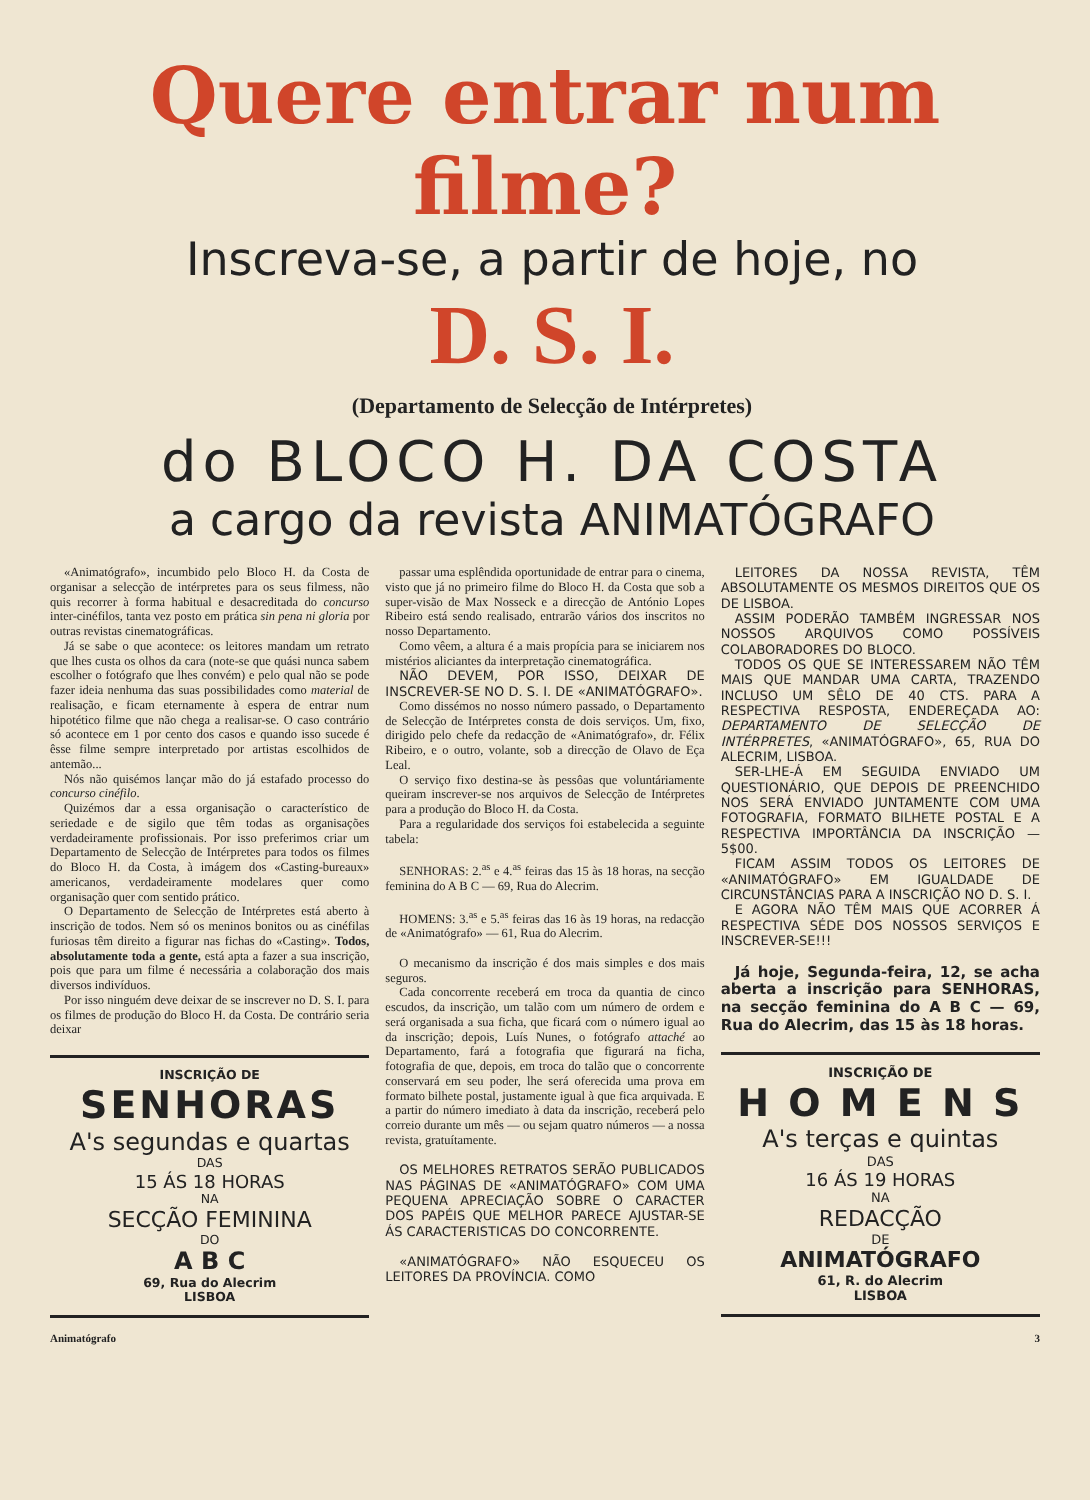Quere entrar num filme?
Inscreva-se, a partir de hoje, no
D. S. I.
(Departamento de Selecção de Intérpretes)
do BLOCO H. DA COSTA
a cargo da revista ANIMATÓGRAFO
«Animatógrafo», incumbido pelo Bloco H. da Costa de organisar a selecção de intérpretes para os seus filmess, não quis recorrer à forma habitual e desacreditada do concurso inter-cinéfilos, tanta vez posto em prática sin pena ni gloria por outras revistas cinematográficas.
Já se sabe o que acontece: os leitores mandam um retrato que lhes custa os olhos da cara (note-se que quási nunca sabem escolher o fotógrafo que lhes convém) e pelo qual não se pode fazer ideia nenhuma das suas possibilidades como material de realisação, e ficam eternamente à espera de entrar num hipotético filme que não chega a realisar-se. O caso contrário só acontece em 1 por cento dos casos e quando isso sucede é êsse filme sempre interpretado por artistas escolhidos de antemão...
Nós não quisémos lançar mão do já estafado processo do concurso cinéfilo.
Quizémos dar a essa organisação o característico de seriedade e de sigilo que têm todas as organisações verdadeiramente profissionais. Por isso preferimos criar um Departamento de Selecção de Intérpretes para todos os filmes do Bloco H. da Costa, à imágem dos «Casting-bureaux» americanos, verdadeiramente modelares quer como organisação quer com sentido prático.
O Departamento de Selecção de Intérpretes está aberto à inscrição de todos. Nem só os meninos bonitos ou as cinéfilas furiosas têm direito a figurar nas fichas do «Casting». Todos, absolutamente toda a gente, está apta a fazer a sua inscrição, pois que para um filme é necessária a colaboração dos mais diversos indivíduos.
Por isso ninguém deve deixar de se inscrever no D. S. I. para os filmes de produção do Bloco H. da Costa. De contrário seria deixar
INSCRIÇÃO DE
SENHORAS
A's segundas e quartas
DAS
15 ÁS 18 HORAS
NA
SECÇÃO FEMININA
DO
A B C
69, Rua do Alecrim
LISBOA
passar uma esplêndida oportunidade de entrar para o cinema, visto que já no primeiro filme do Bloco H. da Costa que sob a super-visão de Max Nosseck e a direcção de António Lopes Ribeiro está sendo realisado, entrarão vários dos inscritos no nosso Departamento.
Como vêem, a altura é a mais propícia para se iniciarem nos mistérios aliciantes da interpretação cinematográfica.
NÃO DEVEM, POR ISSO, DEIXAR DE INSCREVER-SE NO D. S. I. DE «ANIMATÓGRAFO».
Como dissémos no nosso número passado, o Departamento de Selecção de Intérpretes consta de dois serviços. Um, fixo, dirigido pelo chefe da redacção de «Animatógrafo», dr. Félix Ribeiro, e o outro, volante, sob a direcção de Olavo de Eça Leal.
O serviço fixo destina-se às pessôas que voluntáriamente queiram inscrever-se nos arquivos de Selecção de Intérpretes para a produção do Bloco H. da Costa.
Para a regularidade dos serviços foi estabelecida a seguinte tabela:
SENHORAS: 2.<sup>as</sup> e 4.<sup>as</sup> feiras das 15 às 18 horas, na secção feminina do A B C — 69, Rua do Alecrim.
HOMENS: 3.<sup>as</sup> e 5.<sup>as</sup> feiras das 16 às 19 horas, na redacção de «Animatógrafo» — 61, Rua do Alecrim.
O mecanismo da inscrição é dos mais simples e dos mais seguros.
Cada concorrente receberá em troca da quantia de cinco escudos, da inscrição, um talão com um número de ordem e será organisada a sua ficha, que ficará com o número igual ao da inscrição; depois, Luís Nunes, o fotógrafo attaché ao Departamento, fará a fotografia que figurará na ficha, fotografia de que, depois, em troca do talão que o concorrente conservará em seu poder, lhe será oferecida uma prova em formato bilhete postal, justamente igual à que fica arquivada. E a partir do número imediato à data da inscrição, receberá pelo correio durante um mês — ou sejam quatro números — a nossa revista, gratuítamente.
OS MELHORES RETRATOS SERÃO PUBLICADOS NAS PÁGINAS DE «ANIMATÓGRAFO» COM UMA PEQUENA APRECIAÇÃO SOBRE O CARACTER DOS PAPÉIS QUE MELHOR PARECE AJUSTAR-SE ÁS CARACTERISTICAS DO CONCORRENTE.
«ANIMATÓGRAFO» NÃO ESQUECEU OS LEITORES DA PROVÍNCIA. COMO
LEITORES DA NOSSA REVISTA, TÊM ABSOLUTAMENTE OS MESMOS DIREITOS QUE OS DE LISBOA.
ASSIM PODERÃO TAMBÉM INGRESSAR NOS NOSSOS ARQUIVOS COMO POSSÍVEIS COLABORADORES DO BLOCO.
TODOS OS QUE SE INTERESSAREM NÃO TÊM MAIS QUE MANDAR UMA CARTA, TRAZENDO INCLUSO UM SÊLO DE 40 CTS. PARA A RESPECTIVA RESPOSTA, ENDEREÇADA AO: DEPARTAMENTO DE SELECÇÃO DE INTÉRPRETES, «ANIMATÓGRAFO», 65, RUA DO ALECRIM, LISBOA.
SER-LHE-Á EM SEGUIDA ENVIADO UM QUESTIONÁRIO, QUE DEPOIS DE PREENCHIDO NOS SERÁ ENVIADO JUNTAMENTE COM UMA FOTOGRAFIA, FORMATO BILHETE POSTAL E A RESPECTIVA IMPORTÂNCIA DA INSCRIÇÃO — 5$00.
FICAM ASSIM TODOS OS LEITORES DE «ANIMATÓGRAFO» EM IGUALDADE DE CIRCUNSTÂNCIAS PARA A INSCRIÇÃO NO D. S. I.
E AGORA NÃO TÊM MAIS QUE ACORRER Á RESPECTIVA SÉDE DOS NOSSOS SERVIÇOS E INSCREVER-SE!!!
Já hoje, Segunda-feira, 12, se acha aberta a inscrição para SENHORAS, na secção feminina do A B C — 69, Rua do Alecrim, das 15 às 18 horas.
INSCRIÇÃO DE
H O M E N S
A's terças e quintas
DAS
16 ÁS 19 HORAS
NA
REDACÇÃO
DE
ANIMATÓGRAFO
61, R. do Alecrim
LISBOA
Animatógrafo 3